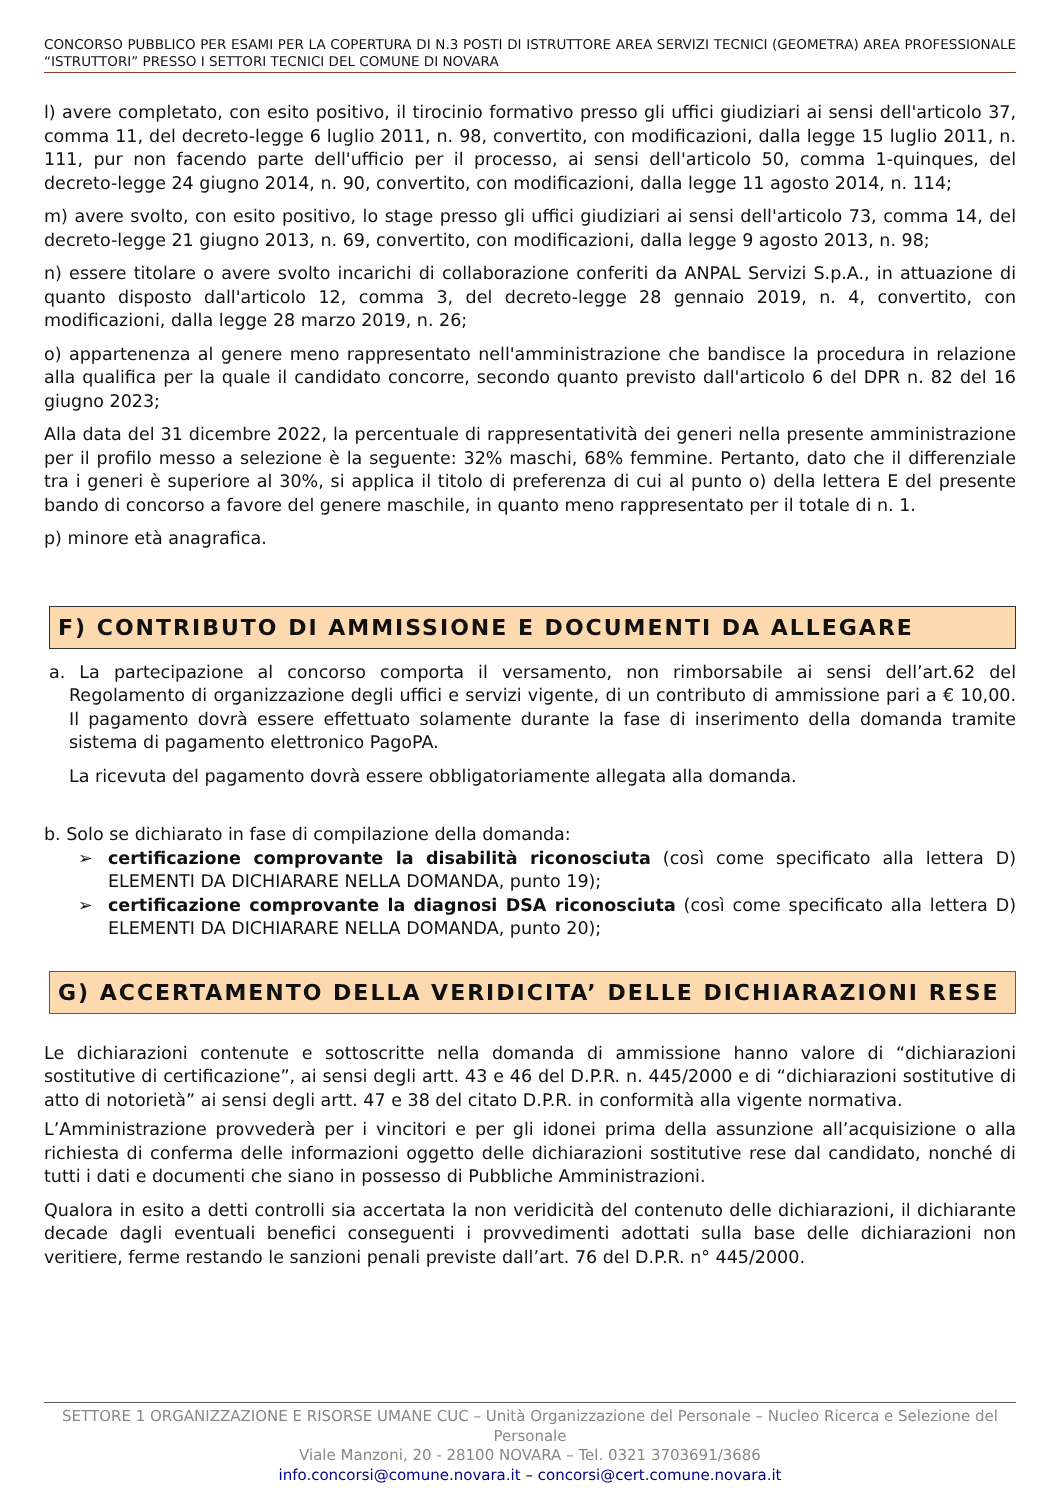CONCORSO PUBBLICO PER ESAMI PER LA COPERTURA DI N.3 POSTI DI ISTRUTTORE AREA SERVIZI TECNICI (GEOMETRA) AREA PROFESSIONALE “ISTRUTTORI” PRESSO I SETTORI TECNICI DEL COMUNE DI NOVARA
l) avere completato, con esito positivo, il tirocinio formativo presso gli uffici giudiziari ai sensi dell'articolo 37, comma 11, del decreto-legge 6 luglio 2011, n. 98, convertito, con modificazioni, dalla legge 15 luglio 2011, n. 111, pur non facendo parte dell'ufficio per il processo, ai sensi dell'articolo 50, comma 1-quinques, del decreto-legge 24 giugno 2014, n. 90, convertito, con modificazioni, dalla legge 11 agosto 2014, n. 114;
m) avere svolto, con esito positivo, lo stage presso gli uffici giudiziari ai sensi dell'articolo 73, comma 14, del decreto-legge 21 giugno 2013, n. 69, convertito, con modificazioni, dalla legge 9 agosto 2013, n. 98;
n) essere titolare o avere svolto incarichi di collaborazione conferiti da ANPAL Servizi S.p.A., in attuazione di quanto disposto dall'articolo 12, comma 3, del decreto-legge 28 gennaio 2019, n. 4, convertito, con modificazioni, dalla legge 28 marzo 2019, n. 26;
o) appartenenza al genere meno rappresentato nell'amministrazione che bandisce la procedura in relazione alla qualifica per la quale il candidato concorre, secondo quanto previsto dall'articolo 6 del DPR n. 82 del 16 giugno 2023;
Alla data del 31 dicembre 2022, la percentuale di rappresentatività dei generi nella presente amministrazione per il profilo messo a selezione è la seguente: 32% maschi, 68% femmine. Pertanto, dato che il differenziale tra i generi è superiore al 30%, si applica il titolo di preferenza di cui al punto o) della lettera E del presente bando di concorso a favore del genere maschile, in quanto meno rappresentato per il totale di n. 1.
p) minore età anagrafica.
F) CONTRIBUTO DI AMMISSIONE E DOCUMENTI DA ALLEGARE
a. La partecipazione al concorso comporta il versamento, non rimborsabile ai sensi dell’art.62 del Regolamento di organizzazione degli uffici e servizi vigente, di un contributo di ammissione pari a € 10,00. Il pagamento dovrà essere effettuato solamente durante la fase di inserimento della domanda tramite sistema di pagamento elettronico PagoPA.
La ricevuta del pagamento dovrà essere obbligatoriamente allegata alla domanda.
b. Solo se dichiarato in fase di compilazione della domanda:
➢ certificazione comprovante la disabilità riconosciuta (così come specificato alla lettera D) ELEMENTI DA DICHIARARE NELLA DOMANDA, punto 19);
➢ certificazione comprovante la diagnosi DSA riconosciuta (così come specificato alla lettera D) ELEMENTI DA DICHIARARE NELLA DOMANDA, punto 20);
G) ACCERTAMENTO DELLA VERIDICITA’ DELLE DICHIARAZIONI RESE
Le dichiarazioni contenute e sottoscritte nella domanda di ammissione hanno valore di “dichiarazioni sostitutive di certificazione”, ai sensi degli artt. 43 e 46 del D.P.R. n. 445/2000 e di “dichiarazioni sostitutive di atto di notorietà” ai sensi degli artt. 47 e 38 del citato D.P.R. in conformità alla vigente normativa.
L’Amministrazione provvederà per i vincitori e per gli idonei prima della assunzione all’acquisizione o alla richiesta di conferma delle informazioni oggetto delle dichiarazioni sostitutive rese dal candidato, nonché di tutti i dati e documenti che siano in possesso di Pubbliche Amministrazioni.
Qualora in esito a detti controlli sia accertata la non veridicità del contenuto delle dichiarazioni, il dichiarante decade dagli eventuali benefici conseguenti i provvedimenti adottati sulla base delle dichiarazioni non veritiere, ferme restando le sanzioni penali previste dall’art. 76 del D.P.R. n° 445/2000.
SETTORE 1 ORGANIZZAZIONE E RISORSE UMANE CUC – Unità Organizzazione del Personale – Nucleo Ricerca e Selezione del Personale
Viale Manzoni, 20 - 28100 NOVARA – Tel. 0321 3703691/3686
info.concorsi@comune.novara.it – concorsi@cert.comune.novara.it